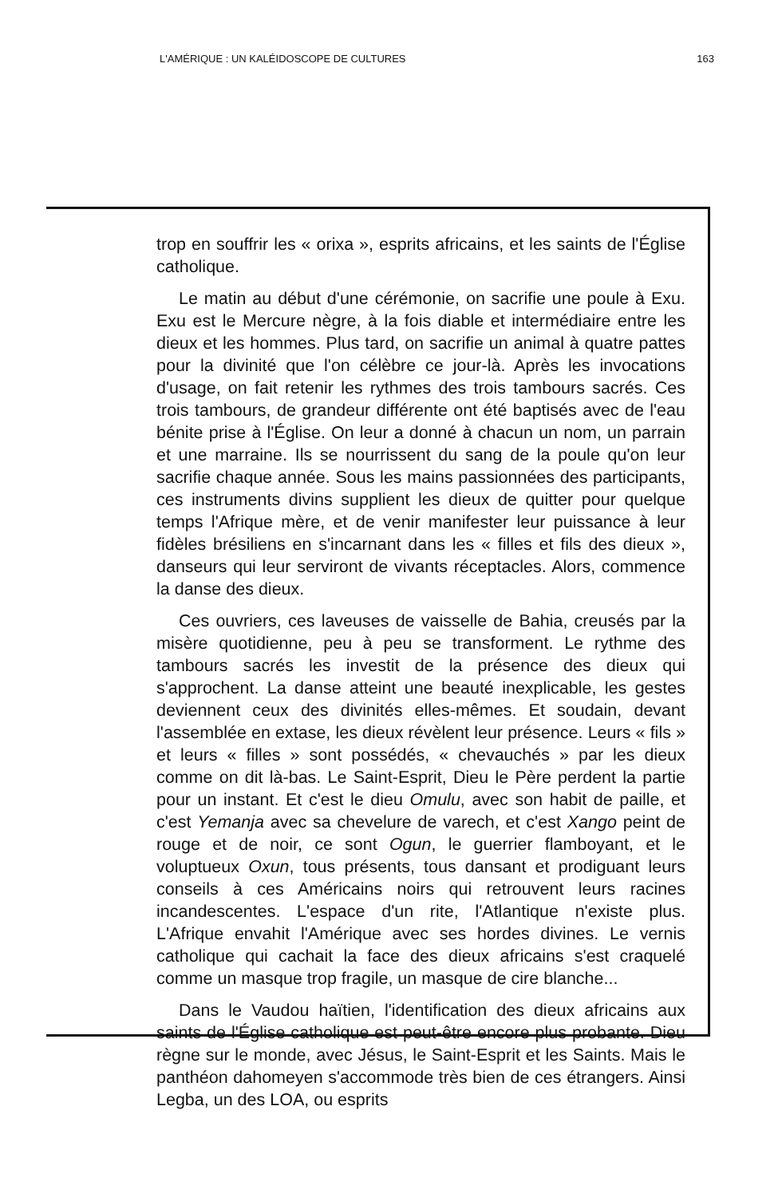L'AMÉRIQUE : UN KALÉIDOSCOPE DE CULTURES 163
trop en souffrir les « orixa », esprits africains, et les saints de l'Église catholique.
Le matin au début d'une cérémonie, on sacrifie une poule à Exu. Exu est le Mercure nègre, à la fois diable et intermédiaire entre les dieux et les hommes. Plus tard, on sacrifie un animal à quatre pattes pour la divinité que l'on célèbre ce jour-là. Après les invocations d'usage, on fait retenir les rythmes des trois tambours sacrés. Ces trois tambours, de grandeur différente ont été baptisés avec de l'eau bénite prise à l'Église. On leur a donné à chacun un nom, un parrain et une marraine. Ils se nourrissent du sang de la poule qu'on leur sacrifie chaque année. Sous les mains passionnées des participants, ces instruments divins supplient les dieux de quitter pour quelque temps l'Afrique mère, et de venir manifester leur puissance à leur fidèles brésiliens en s'incarnant dans les « filles et fils des dieux », danseurs qui leur serviront de vivants réceptacles. Alors, commence la danse des dieux.
Ces ouvriers, ces laveuses de vaisselle de Bahia, creusés par la misère quotidienne, peu à peu se transforment. Le rythme des tambours sacrés les investit de la présence des dieux qui s'approchent. La danse atteint une beauté inexplicable, les gestes deviennent ceux des divinités elles-mêmes. Et soudain, devant l'assemblée en extase, les dieux révèlent leur présence. Leurs « fils » et leurs « filles » sont possédés, « chevauchés » par les dieux comme on dit là-bas. Le Saint-Esprit, Dieu le Père perdent la partie pour un instant. Et c'est le dieu Omulu, avec son habit de paille, et c'est Yemanja avec sa chevelure de varech, et c'est Xango peint de rouge et de noir, ce sont Ogun, le guerrier flamboyant, et le voluptueux Oxun, tous présents, tous dansant et prodiguant leurs conseils à ces Américains noirs qui retrouvent leurs racines incandescentes. L'espace d'un rite, l'Atlantique n'existe plus. L'Afrique envahit l'Amérique avec ses hordes divines. Le vernis catholique qui cachait la face des dieux africains s'est craquelé comme un masque trop fragile, un masque de cire blanche...
Dans le Vaudou haïtien, l'identification des dieux africains aux saints de l'Église catholique est peut-être encore plus probante. Dieu règne sur le monde, avec Jésus, le Saint-Esprit et les Saints. Mais le panthéon dahomeyen s'accommode très bien de ces étrangers. Ainsi Legba, un des LOA, ou esprits